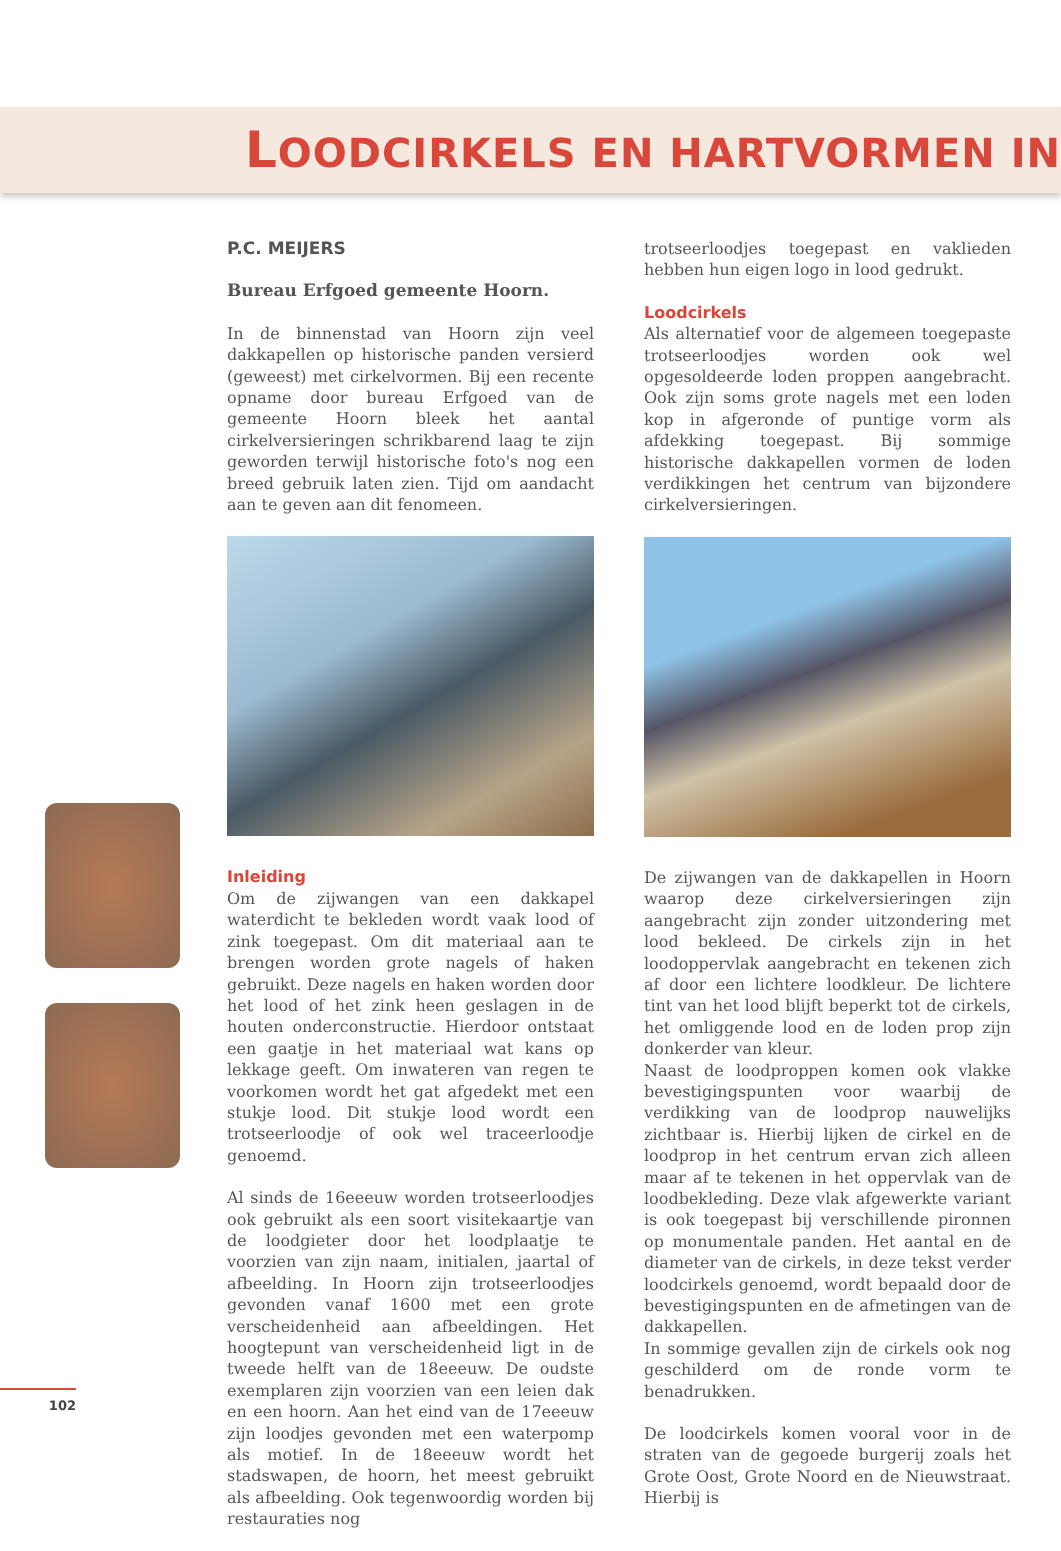LOODCIRKELS EN HARTVORMEN IN
P.C. MEIJERS
Bureau Erfgoed gemeente Hoorn.
In de binnenstad van Hoorn zijn veel dakkapellen op historische panden versierd (geweest) met cirkelvormen. Bij een recente opname door bureau Erfgoed van de gemeente Hoorn bleek het aantal cirkelversieringen schrikbarend laag te zijn geworden terwijl historische foto's nog een breed gebruik laten zien. Tijd om aandacht aan te geven aan dit fenomeen.
Inleiding
Om de zijwangen van een dakkapel waterdicht te bekleden wordt vaak lood of zink toegepast. Om dit materiaal aan te brengen worden grote nagels of haken gebruikt. Deze nagels en haken worden door het lood of het zink heen geslagen in de houten onderconstructie. Hierdoor ontstaat een gaatje in het materiaal wat kans op lekkage geeft. Om inwateren van regen te voorkomen wordt het gat afgedekt met een stukje lood. Dit stukje lood wordt een trotseerloodje of ook wel traceerloodje genoemd.
Al sinds de 16eeeuw worden trotseerloodjes ook gebruikt als een soort visitekaartje van de loodgieter door het loodplaatje te voorzien van zijn naam, initialen, jaartal of afbeelding. In Hoorn zijn trotseerloodjes gevonden vanaf 1600 met een grote verscheidenheid aan afbeeldingen. Het hoogtepunt van verscheidenheid ligt in de tweede helft van de 18eeeuw. De oudste exemplaren zijn voorzien van een leien dak en een hoorn. Aan het eind van de 17eeeuw zijn loodjes gevonden met een waterpomp als motief. In de 18eeeuw wordt het stadswapen, de hoorn, het meest gebruikt als afbeelding. Ook tegenwoordig worden bij restauraties nog
trotseerloodjes toegepast en vaklieden hebben hun eigen logo in lood gedrukt.
Loodcirkels
Als alternatief voor de algemeen toegepaste trotseerloodjes worden ook wel opgesoldeerde loden proppen aangebracht. Ook zijn soms grote nagels met een loden kop in afgeronde of puntige vorm als afdekking toegepast. Bij sommige historische dakkapellen vormen de loden verdikkingen het centrum van bijzondere cirkelversieringen.
De zijwangen van de dakkapellen in Hoorn waarop deze cirkelversieringen zijn aangebracht zijn zonder uitzondering met lood bekleed. De cirkels zijn in het loodoppervlak aangebracht en tekenen zich af door een lichtere loodkleur. De lichtere tint van het lood blijft beperkt tot de cirkels, het omliggende lood en de loden prop zijn donkerder van kleur.
Naast de loodproppen komen ook vlakke bevestigingspunten voor waarbij de verdikking van de loodprop nauwelijks zichtbaar is. Hierbij lijken de cirkel en de loodprop in het centrum ervan zich alleen maar af te tekenen in het oppervlak van de loodbekleding. Deze vlak afgewerkte variant is ook toegepast bij verschillende pironnen op monumentale panden. Het aantal en de diameter van de cirkels, in deze tekst verder loodcirkels genoemd, wordt bepaald door de bevestigingspunten en de afmetingen van de dakkapellen.
In sommige gevallen zijn de cirkels ook nog geschilderd om de ronde vorm te benadrukken.
De loodcirkels komen vooral voor in de straten van de gegoede burgerij zoals het Grote Oost, Grote Noord en de Nieuwstraat. Hierbij is
102